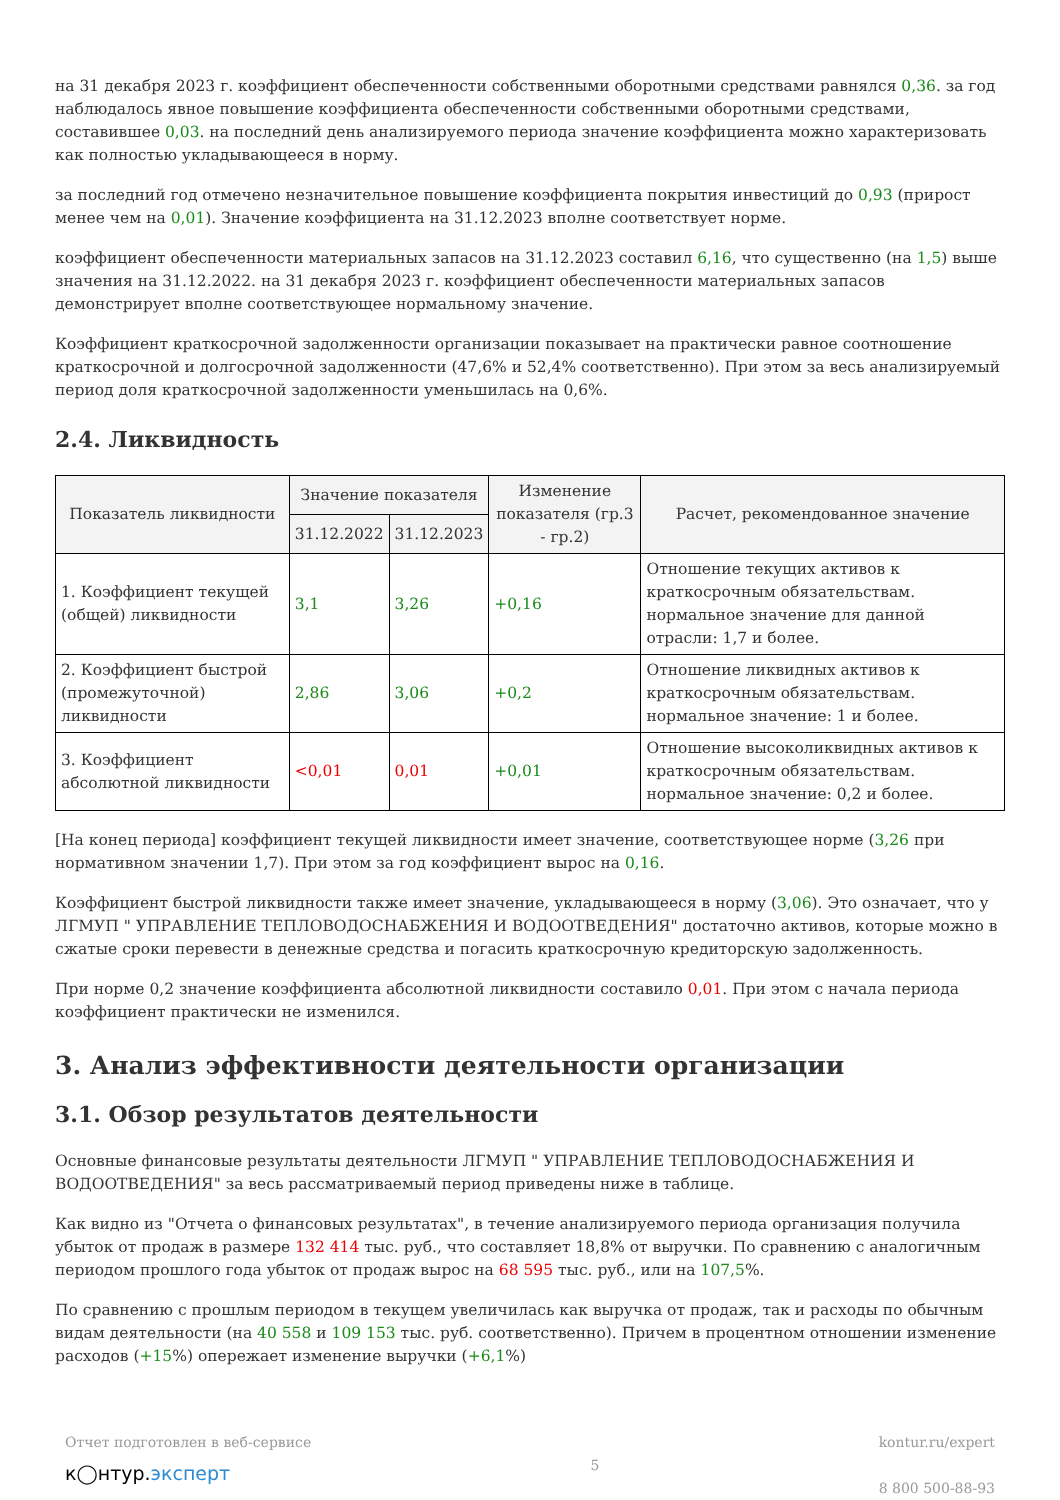на 31 декабря 2023 г. коэффициент обеспеченности собственными оборотными средствами равнялся 0,36. за год наблюдалось явное повышение коэффициента обеспеченности собственными оборотными средствами, составившее 0,03. на последний день анализируемого периода значение коэффициента можно характеризовать как полностью укладывающееся в норму.
за последний год отмечено незначительное повышение коэффициента покрытия инвестиций до 0,93 (прирост менее чем на 0,01). Значение коэффициента на 31.12.2023 вполне соответствует норме.
коэффициент обеспеченности материальных запасов на 31.12.2023 составил 6,16, что существенно (на 1,5) выше значения на 31.12.2022. на 31 декабря 2023 г. коэффициент обеспеченности материальных запасов демонстрирует вполне соответствующее нормальному значение.
Коэффициент краткосрочной задолженности организации показывает на практически равное соотношение краткосрочной и долгосрочной задолженности (47,6% и 52,4% соответственно). При этом за весь анализируемый период доля краткосрочной задолженности уменьшилась на 0,6%.
2.4. Ликвидность
| Показатель ликвидности | Значение показателя | | Изменение показателя (гр.3 - гр.2) | Расчет, рекомендованное значение |
| --- | --- | --- | --- | --- |
| | 31.12.2022 | 31.12.2023 | | |
| 1. Коэффициент текущей (общей) ликвидности | 3,1 | 3,26 | +0,16 | Отношение текущих активов к краткосрочным обязательствам. нормальное значение для данной отрасли: 1,7 и более. |
| 2. Коэффициент быстрой (промежуточной) ликвидности | 2,86 | 3,06 | +0,2 | Отношение ликвидных активов к краткосрочным обязательствам. нормальное значение: 1 и более. |
| 3. Коэффициент абсолютной ликвидности | <0,01 | 0,01 | +0,01 | Отношение высоколиквидных активов к краткосрочным обязательствам. нормальное значение: 0,2 и более. |
[На конец периода] коэффициент текущей ликвидности имеет значение, соответствующее норме (3,26 при нормативном значении 1,7). При этом за год коэффициент вырос на 0,16.
Коэффициент быстрой ликвидности также имеет значение, укладывающееся в норму (3,06). Это означает, что у ЛГМУП " УПРАВЛЕНИЕ ТЕПЛОВОДОСНАБЖЕНИЯ И ВОДООТВЕДЕНИЯ" достаточно активов, которые можно в сжатые сроки перевести в денежные средства и погасить краткосрочную кредиторскую задолженность.
При норме 0,2 значение коэффициента абсолютной ликвидности составило 0,01. При этом с начала периода коэффициент практически не изменился.
3. Анализ эффективности деятельности организации
3.1. Обзор результатов деятельности
Основные финансовые результаты деятельности ЛГМУП " УПРАВЛЕНИЕ ТЕПЛОВОДОСНАБЖЕНИЯ И ВОДООТВЕДЕНИЯ" за весь рассматриваемый период приведены ниже в таблице.
Как видно из "Отчета о финансовых результатах", в течение анализируемого периода организация получила убыток от продаж в размере 132 414 тыс. руб., что составляет 18,8% от выручки. По сравнению с аналогичным периодом прошлого года убыток от продаж вырос на 68 595 тыс. руб., или на 107,5%.
По сравнению с прошлым периодом в текущем увеличилась как выручка от продаж, так и расходы по обычным видам деятельности (на 40 558 и 109 153 тыс. руб. соответственно). Причем в процентном отношении изменение расходов (+15%) опережает изменение выручки (+6,1%)
Отчет подготовлен в веб-сервисе
к◯нтур.эксперт
5 kontur.ru/expert
8 800 500-88-93